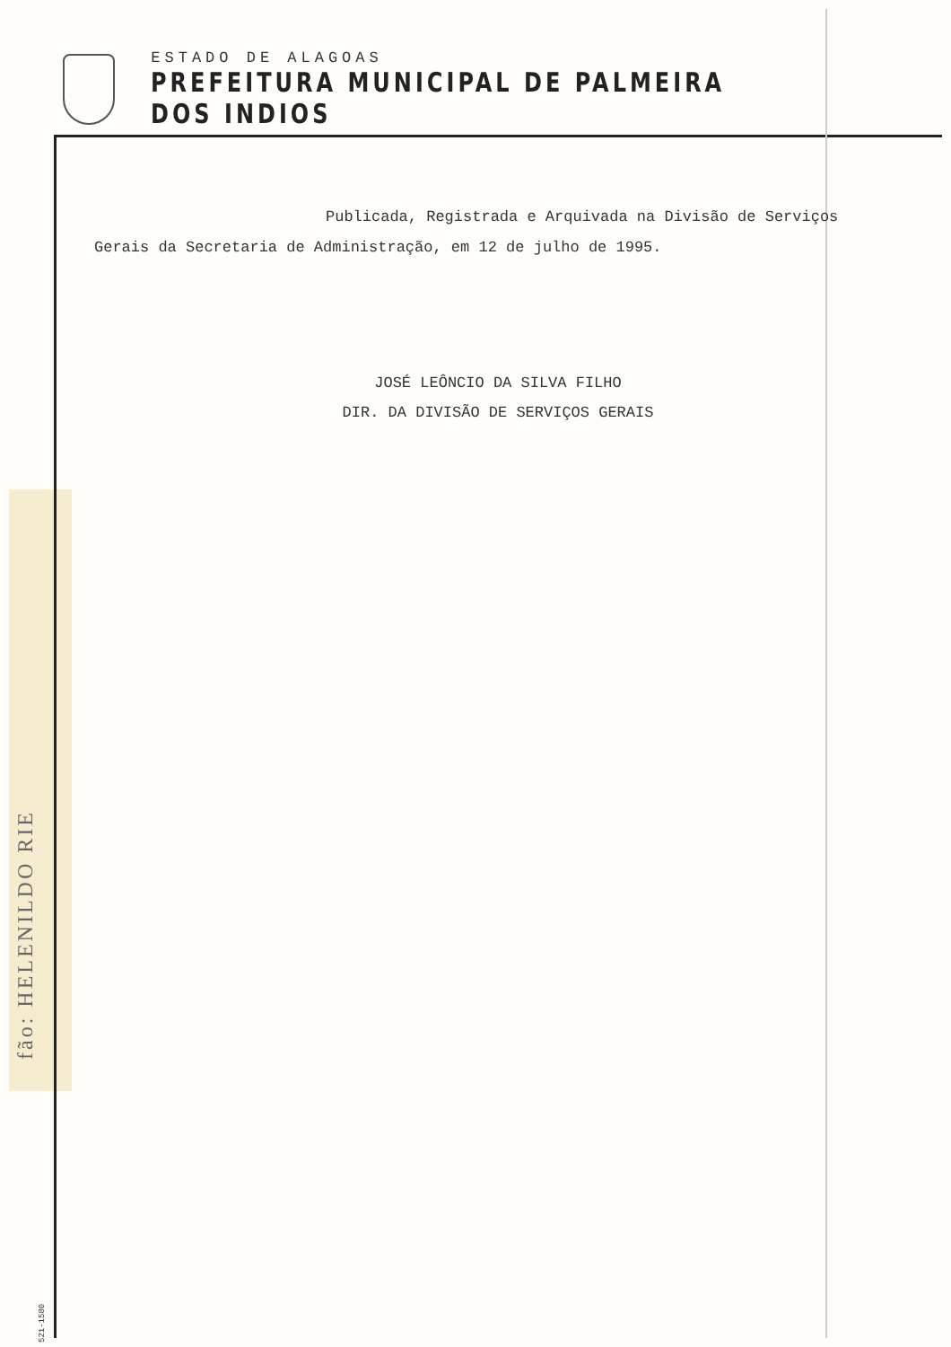ESTADO DE ALAGOAS
PREFEITURA MUNICIPAL DE PALMEIRA DOS INDIOS
Publicada, Registrada e Arquivada na Divisão de Serviços Gerais da Secretaria de Administração, em 12 de julho de 1995.
JOSÉ LEÔNCIO DA SILVA FILHO
DIR. DA DIVISÃO DE SERVIÇOS GERAIS
fão: HELENILDO RIE
521-1580